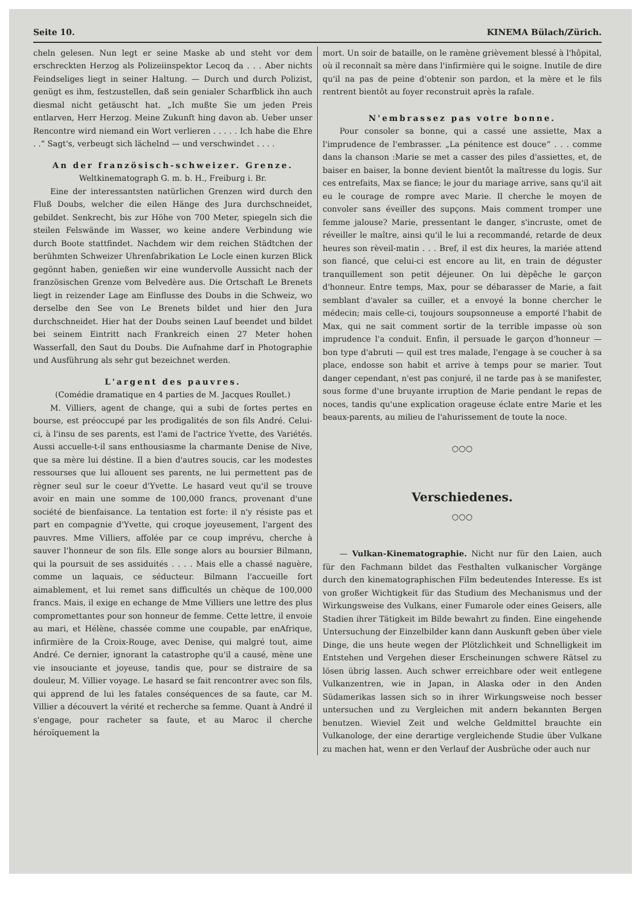Seite 10. KINEMA Bülach/Zürich.
cheln gelesen. Nun legt er seine Maske ab und steht vor dem erschreckten Herzog als Polizeiinspektor Lecoq da . . . Aber nichts Feindseliges liegt in seiner Haltung. — Durch und durch Polizist, genügt es ihm, festzustellen, daß sein genialer Scharfblick ihn auch diesmal nicht getäuscht hat. „Ich mußte Sie um jeden Preis entlarven, Herr Herzog. Meine Zukunft hing davon ab. Ueber unser Rencontre wird niemand ein Wort verlieren . . . . . Ich habe die Ehre . .“ Sagt's, verbeugt sich lächelnd — und verschwindet . . . .
An der französisch-schweizer. Grenze.
Weltkinematograph G. m. b. H., Freiburg i. Br.
Eine der interessantsten natürlichen Grenzen wird durch den Fluß Doubs, welcher die eilen Hänge des Jura durchschneidet, gebildet. Senkrecht, bis zur Höhe von 700 Meter, spiegeln sich die steilen Felswände im Wasser, wo keine andere Verbindung wie durch Boote stattfindet. Nachdem wir dem reichen Städtchen der berühmten Schweizer Uhrenfabrikation Le Locle einen kurzen Blick gegönnt haben, genießen wir eine wundervolle Aussicht nach der französischen Grenze vom Belvedère aus. Die Ortschaft Le Brenets liegt in reizender Lage am Einflusse des Doubs in die Schweiz, wo derselbe den See von Le Brenets bildet und hier den Jura durchschneidet. Hier hat der Doubs seinen Lauf beendet und bildet bei seinem Eintritt nach Frankreich einen 27 Meter hohen Wasserfall, den Saut du Doubs. Die Aufnahme darf in Photographie und Ausführung als sehr gut bezeichnet werden.
L'argent des pauvres.
(Comédie dramatique en 4 parties de M. Jacques Roullet.)
M. Villiers, agent de change, qui a subi de fortes pertes en bourse, est préoccupé par les prodigalités de son fils André. Celui-ci, à l'insu de ses parents, est l'ami de l'actrice Yvette, des Variétés. Aussi accuelle-t-il sans enthousiasme la charmante Denise de Nive, que sa mère lui déstine. Il a bien d'autres soucis, car les modestes ressourses que lui allouent ses parents, ne lui permettent pas de règner seul sur le coeur d'Yvette. Le hasard veut qu'il se trouve avoir en main une somme de 100,000 francs, provenant d'une société de bienfaisance. La tentation est forte: il n'y résiste pas et part en compagnie d'Yvette, qui croque joyeusement, l'argent des pauvres. Mme Villiers, affolée par ce coup imprévu, cherche à sauver l'honneur de son fils. Elle songe alors au boursier Bilmann, qui la poursuit de ses assiduités . . . . Mais elle a chassé naguère, comme un laquais, ce séducteur. Bilmann l'accueille fort aimablement, et lui remet sans difficultés un chèque de 100,000 francs. Mais, il exige en echange de Mme Villiers une lettre des plus compromettantes pour son honneur de femme. Cette lettre, il envoie au mari, et Hélène, chassée comme une coupable, par enAfrique, infirmière de la Croix-Rouge, avec Denise, qui malgré tout, aime André. Ce dernier, ignorant la catastrophe qu'il a causé, mène une vie insouciante et joyeuse, tandis que, pour se distraire de sa douleur, M. Villier voyage. Le hasard se fait rencontrer avec son fils, qui apprend de lui les fatales conséquences de sa faute, car M. Villier a découvert la vérité et recherche sa femme. Quant à André il s'engage, pour racheter sa faute, et au Maroc il cherche héroïquement la
mort. Un soir de bataille, on le ramène grièvement blessé à l'hôpital, où il reconnaît sa mère dans l'infirmière qui le soigne. Inutile de dire qu'il na pas de peine d'obtenir son pardon, et la mère et le fils rentrent bientôt au foyer reconstruit après la rafale.
N'embrassez pas votre bonne.
Pour consoler sa bonne, qui a cassé une assiette, Max a l'imprudence de l'embrasser. „La pénitence est douce“ . . . comme dans la chanson :Marie se met a casser des piles d'assiettes, et, de baiser en baiser, la bonne devient bientôt la maîtresse du logis. Sur ces entrefaits, Max se fiance; le jour du mariage arrive, sans qu'il ait eu le courage de rompre avec Marie. Il cherche le moyen de convoler sans éveiller des supçons. Mais comment tromper une femme jalouse? Marie, pressentant le danger, s'incruste, omet de réveiller le maître, ainsi qu'il le lui a recommandé, retarde de deux heures son rèveil-matin . . . Bref, il est dix heures, la mariée attend son fiancé, que celui-ci est encore au lit, en train de déguster tranquillement son petit déjeuner. On lui dèpêche le garçon d'honneur. Entre temps, Max, pour se débarasser de Marie, a fait semblant d'avaler sa cuiller, et a envoyé la bonne chercher le médecin; mais celle-ci, toujours soupsonneuse a emporté l'habit de Max, qui ne sait comment sortir de la terrible impasse où son imprudence l'a conduit. Enfin, il persuade le garçon d'honneur — bon type d'abruti — quil est tres malade, l'engage à se coucher à sa place, endosse son habit et arrive à temps pour se marier. Tout danger cependant, n'est pas conjuré, il ne tarde pas à se manifester, sous forme d'une bruyante irruption de Marie pendant le repas de noces, tandis qu'une explication orageuse éclate entre Marie et les beaux-parents, au milieu de l'ahurissement de toute la noce.
○○○
Verschiedenes.
○○○
— Vulkan-Kinematographie. Nicht nur für den Laien, auch für den Fachmann bildet das Festhalten vulkanischer Vorgänge durch den kinematographischen Film bedeutendes Interesse. Es ist von großer Wichtigkeit für das Studium des Mechanismus und der Wirkungsweise des Vulkans, einer Fumarole oder eines Geisers, alle Stadien ihrer Tätigkeit im Bilde bewahrt zu finden. Eine eingehende Untersuchung der Einzelbilder kann dann Auskunft geben über viele Dinge, die uns heute wegen der Plötzlichkeit und Schnelligkeit im Entstehen und Vergehen dieser Erscheinungen schwere Rätsel zu lösen übrig lassen. Auch schwer erreichbare oder weit entlegene Vulkanzentren, wie in Japan, in Alaska oder in den Anden Südamerikas lassen sich so in ihrer Wirkungsweise noch besser untersuchen und zu Vergleichen mit andern bekannten Bergen benutzen. Wieviel Zeit und welche Geldmittel brauchte ein Vulkanologe, der eine derartige vergleichende Studie über Vulkane zu machen hat, wenn er den Verlauf der Ausbrüche oder auch nur